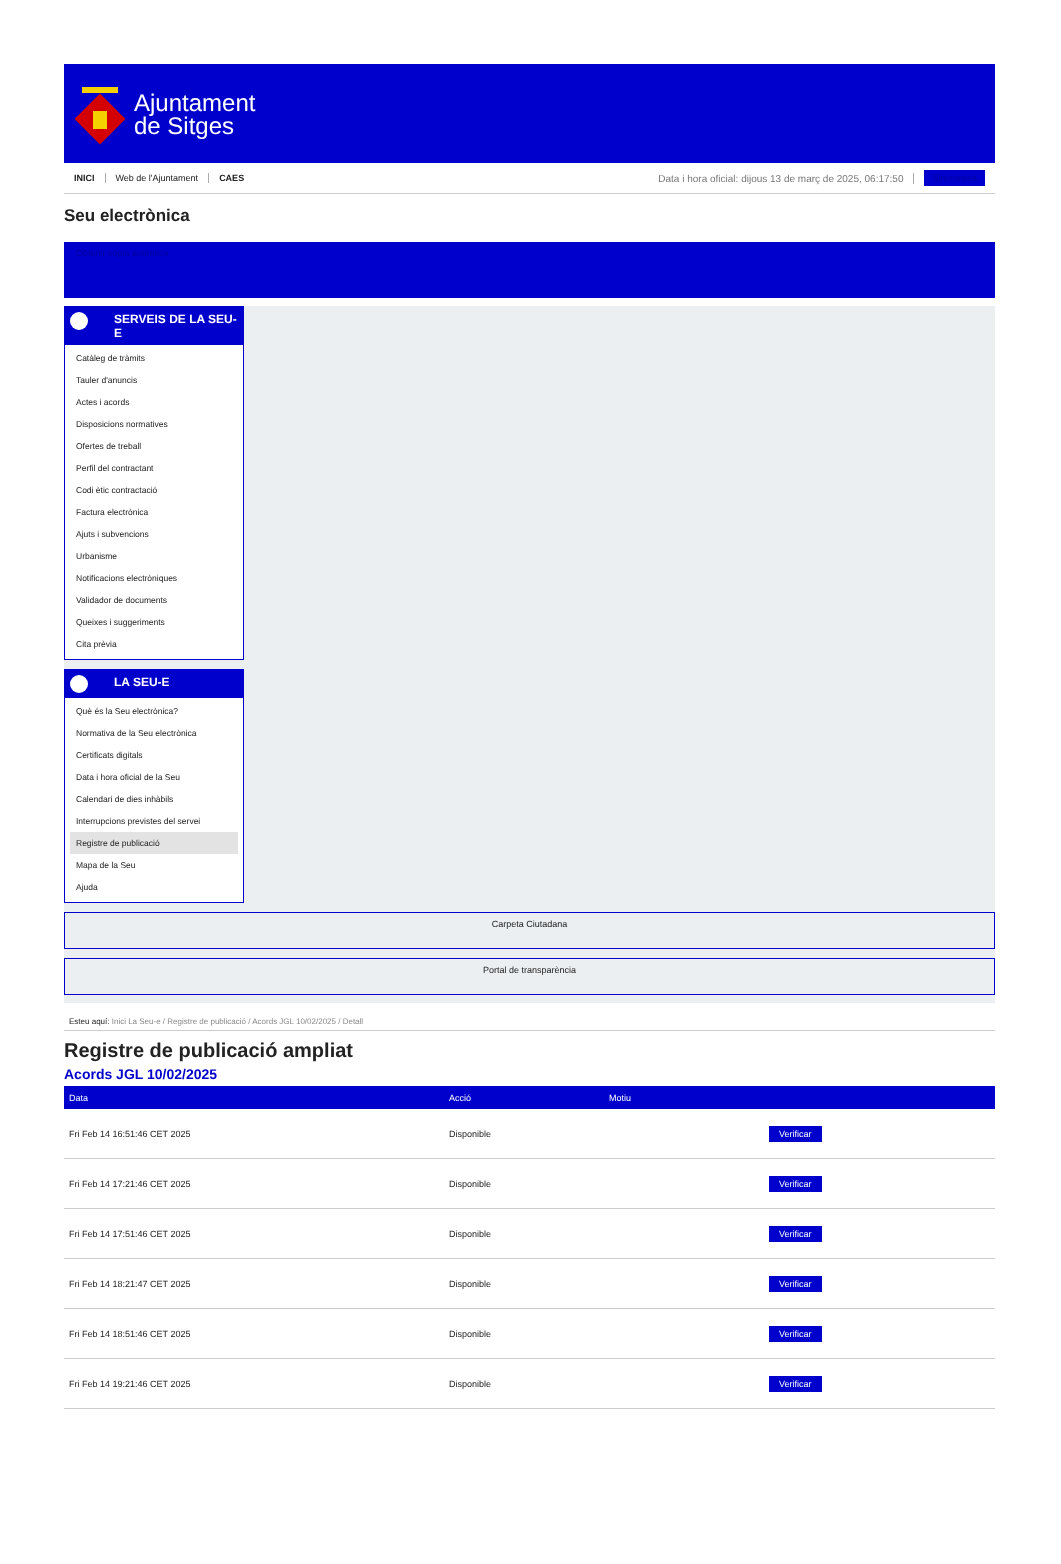Ajuntament
de Sitges
INICI Web de l'Ajuntament CAES
Data i hora oficial: dijous 13 de març de 2025, 06:17:50
Sincronitza
Seu electrònica
Obtenir còpia autèntica
SERVEIS DE LA SEU-E
Catàleg de tràmits
Tauler d'anuncis
Actes i acords
Disposicions normatives
Ofertes de treball
Perfil del contractant
Codi ètic contractació
Factura electrònica
Ajuts i subvencions
Urbanisme
Notificacions electròniques
Validador de documents
Queixes i suggeriments
Cita prèvia
LA SEU-E
Què és la Seu electrònica?
Normativa de la Seu electrònica
Certificats digitals
Data i hora oficial de la Seu
Calendari de dies inhàbils
Interrupcions previstes del servei
Registre de publicació
Mapa de la Seu
Ajuda
Carpeta Ciutadana
Portal de transparència
Esteu aquí: Inici La Seu-e / Registre de publicació / Acords JGL 10/02/2025 / Detall
Registre de publicació ampliat
Acords JGL 10/02/2025
| Data | Acció | Motiu | |
| --- | --- | --- | --- |
| Fri Feb 14 16:51:46 CET 2025 | Disponible | | Verificar |
| Fri Feb 14 17:21:46 CET 2025 | Disponible | | Verificar |
| Fri Feb 14 17:51:46 CET 2025 | Disponible | | Verificar |
| Fri Feb 14 18:21:47 CET 2025 | Disponible | | Verificar |
| Fri Feb 14 18:51:46 CET 2025 | Disponible | | Verificar |
| Fri Feb 14 19:21:46 CET 2025 | Disponible | | Verificar |